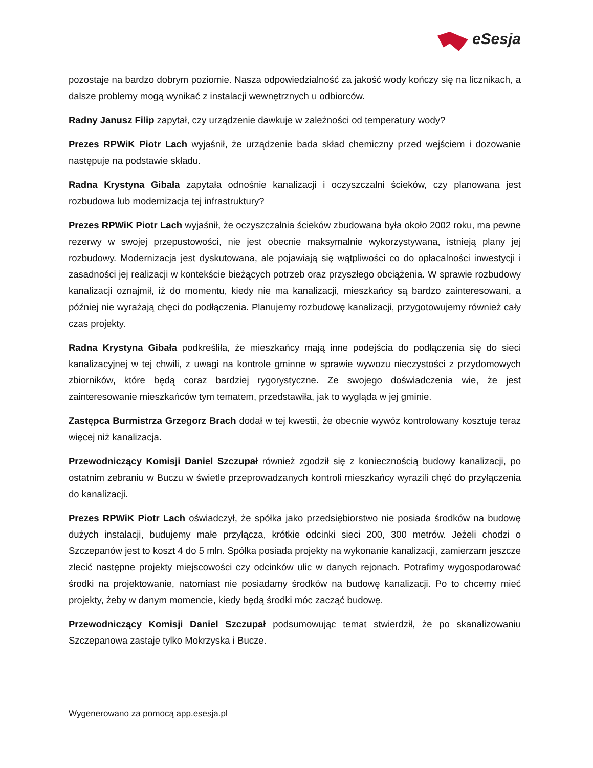eSesja
pozostaje na bardzo dobrym poziomie. Nasza odpowiedzialność za jakość wody kończy się na licznikach, a dalsze problemy mogą wynikać z instalacji wewnętrznych u odbiorców.
Radny Janusz Filip zapytał, czy urządzenie dawkuje w zależności od temperatury wody?
Prezes RPWiK Piotr Lach wyjaśnił, że urządzenie bada skład chemiczny przed wejściem i dozowanie następuje na podstawie składu.
Radna Krystyna Gibała zapytała odnośnie kanalizacji i oczyszczalni ścieków, czy planowana jest rozbudowa lub modernizacja tej infrastruktury?
Prezes RPWiK Piotr Lach wyjaśnił, że oczyszczalnia ścieków zbudowana była około 2002 roku, ma pewne rezerwy w swojej przepustowości, nie jest obecnie maksymalnie wykorzystywana, istnieją plany jej rozbudowy. Modernizacja jest dyskutowana, ale pojawiają się wątpliwości co do opłacalności inwestycji i zasadności jej realizacji w kontekście bieżących potrzeb oraz przyszłego obciążenia. W sprawie rozbudowy kanalizacji oznajmił, iż do momentu, kiedy nie ma kanalizacji, mieszkańcy są bardzo zainteresowani, a później nie wyrażają chęci do podłączenia. Planujemy rozbudowę kanalizacji, przygotowujemy również cały czas projekty.
Radna Krystyna Gibała podkreśliła, że mieszkańcy mają inne podejścia do podłączenia się do sieci kanalizacyjnej w tej chwili, z uwagi na kontrole gminne w sprawie wywozu nieczystości z przydomowych zbiorników, które będą coraz bardziej rygorystyczne. Ze swojego doświadczenia wie, że jest zainteresowanie mieszkańców tym tematem, przedstawiła, jak to wygląda w jej gminie.
Zastępca Burmistrza Grzegorz Brach dodał w tej kwestii, że obecnie wywóz kontrolowany kosztuje teraz więcej niż kanalizacja.
Przewodniczący Komisji Daniel Szczupał również zgodził się z koniecznością budowy kanalizacji, po ostatnim zebraniu w Buczu w świetle przeprowadzanych kontroli mieszkańcy wyrazili chęć do przyłączenia do kanalizacji.
Prezes RPWiK Piotr Lach oświadczył, że spółka jako przedsiębiorstwo nie posiada środków na budowę dużych instalacji, budujemy małe przyłącza, krótkie odcinki sieci 200, 300 metrów. Jeżeli chodzi o Szczepanów jest to koszt 4 do 5 mln. Spółka posiada projekty na wykonanie kanalizacji, zamierzam jeszcze zlecić następne projekty miejscowości czy odcinków ulic w danych rejonach. Potrafimy wygospodarować środki na projektowanie, natomiast nie posiadamy środków na budowę kanalizacji. Po to chcemy mieć projekty, żeby w danym momencie, kiedy będą środki móc zacząć budowę.
Przewodniczący Komisji Daniel Szczupał podsumowując temat stwierdził, że po skanalizowaniu Szczepanowa zastaje tylko Mokrzyska i Bucze.
Wygenerowano za pomocą app.esesja.pl